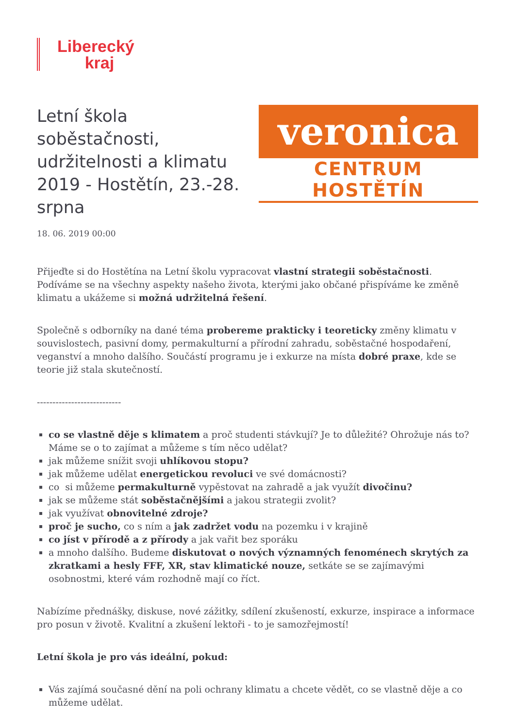Liberecký
kraj
Letní škola soběstačnosti, udržitelnosti a klimatu 2019 - Hostětín, 23.-28. srpna
veronica
CENTRUM HOSTĚTÍN
18. 06. 2019 00:00
Přijeďte si do Hostětína na Letní školu vypracovat vlastní strategii soběstačnosti. Podíváme se na všechny aspekty našeho života, kterými jako občané přispíváme ke změně klimatu a ukážeme si možná udržitelná řešení.
Společně s odborníky na dané téma probereme prakticky i teoreticky změny klimatu v souvislostech, pasivní domy, permakulturní a přírodní zahradu, soběstačné hospodaření, veganství a mnoho dalšího. Součástí programu je i exkurze na místa dobré praxe, kde se teorie již stala skutečností.
---------------------------
co se vlastně děje s klimatem a proč studenti stávkují? Je to důležité? Ohrožuje nás to? Máme se o to zajímat a můžeme s tím něco udělat?
jak můžeme snížit svoji uhlíkovou stopu?
jak můžeme udělat energetickou revoluci ve své domácnosti?
co si můžeme permakulturně vypěstovat na zahradě a jak využít divočinu?
jak se můžeme stát soběstačnějšími a jakou strategii zvolit?
jak využívat obnovitelné zdroje?
proč je sucho, co s ním a jak zadržet vodu na pozemku i v krajině
co jíst v přírodě a z přírody a jak vařit bez sporáku
a mnoho dalšího. Budeme diskutovat o nových významných fenoménech skrytých za zkratkami a hesly FFF, XR, stav klimatické nouze, setkáte se se zajímavými osobnostmi, které vám rozhodně mají co říct.
Nabízíme přednášky, diskuse, nové zážitky, sdílení zkušeností, exkurze, inspirace a informace pro posun v životě. Kvalitní a zkušení lektoři - to je samozřejmostí!
Letní škola je pro vás ideální, pokud:
Vás zajímá současné dění na poli ochrany klimatu a chcete vědět, co se vlastně děje a co můžeme udělat.